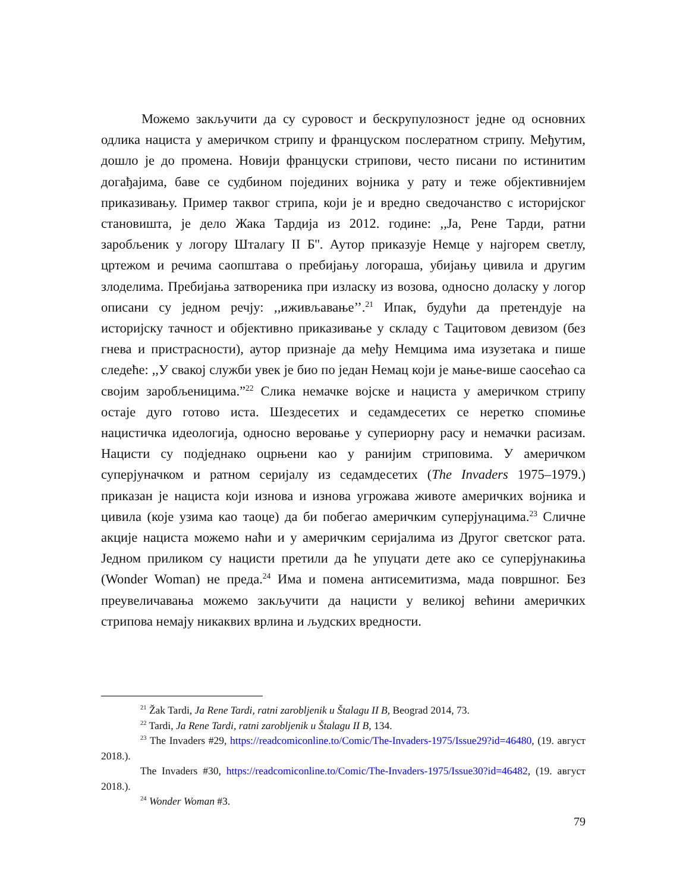Можемо закључити да су суровост и бескрупулозност једне од основних одлика нациста у америчком стрипу и француском послератном стрипу. Међутим, дошло је до промена. Новији француски стрипови, често писани по истинитим догађајима, баве се судбином појединих војника у рату и теже објективнијем приказивању. Пример таквог стрипа, који је и вредно сведочанство с историјског становишта, је дело Жака Тардија из 2012. године: ,,Ја, Рене Тарди, ратни заробљеник у логору Шталагу II Б''. Аутор приказује Немце у најгорем светлу, цртежом и речима саопштава о пребијању логораша, убијању цивила и другим злоделима. Пребијања затвореника при изласку из возова, односно доласку у логор описани су једном речју: ,,иживљавање’’.<sup>21</sup> Ипак, будући да претендује на историјску тачност и објективно приказивање у складу с Тацитовом девизом (без гнева и пристрасности), аутор признаје да међу Немцима има изузетака и пише следеће: ,,У свакој служби увек је био по један Немац који је мање-више саосећао са својим заробљеницима.”<sup>22</sup> Слика немачке војске и нациста у америчком стрипу остаје дуго готово иста. Шездесетих и седамдесетих се неретко спомиње нацистичка идеологија, односно веровање у супериорну расу и немачки расизам. Нацисти су подједнако оцрњени као у ранијим стриповима. У америчком суперјуначком и ратном серијалу из седамдесетих (The Invaders 1975–1979.) приказан је нациста који изнова и изнова угрожава животе америчких војника и цивила (које узима као таоце) да би побегао америчким суперјунацима.<sup>23</sup> Сличне акције нациста можемо наћи и у америчким серијалима из Другог светског рата. Једном приликом су нацисти претили да ће упуцати дете ако се суперјунакиња (Wonder Woman) не преда.<sup>24</sup> Има и помена антисемитизма, мада површног. Без преувеличавања можемо закључити да нацисти у великој већини америчких стрипова немају никаквих врлина и људских вредности.
<sup>21</sup> Žak Tardi, Ja Rene Tardi, ratni zarobljenik u Štalagu II B, Beograd 2014, 73.
<sup>22</sup> Tardi, Ja Rene Tardi, ratni zarobljenik u Štalagu II B, 134.
<sup>23</sup> The Invaders #29, https://readcomiconline.to/Comic/The-Invaders-1975/Issue29?id=46480, (19. август 2018.).
The Invaders #30, https://readcomiconline.to/Comic/The-Invaders-1975/Issue30?id=46482, (19. август 2018.).
<sup>24</sup> Wonder Woman #3.
79